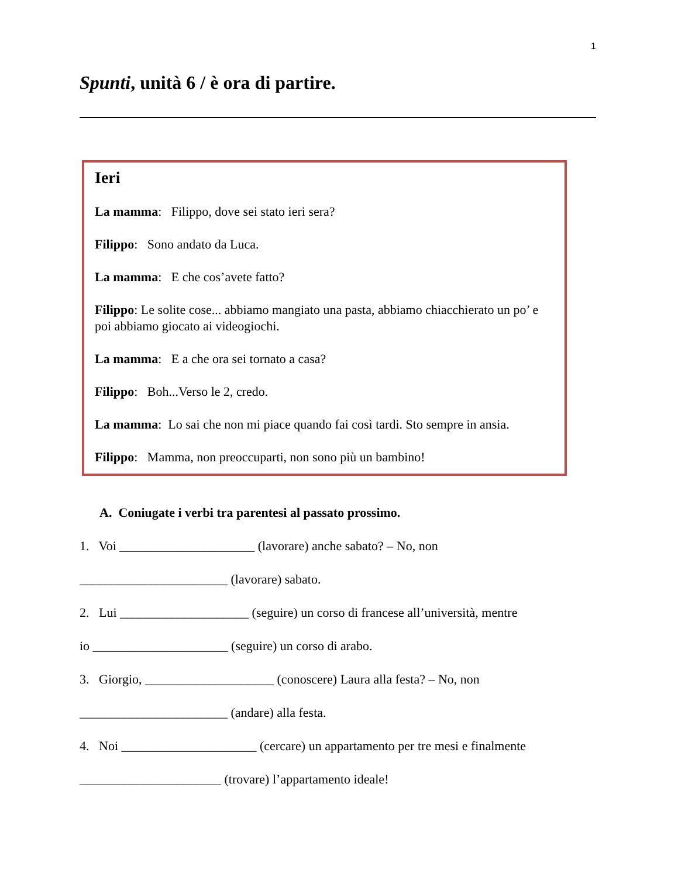1
Spunti, unità 6 / è ora di partire.
Ieri
La mamma: Filippo, dove sei stato ieri sera?
Filippo: Sono andato da Luca.
La mamma: E che cos’avete fatto?
Filippo: Le solite cose... abbiamo mangiato una pasta, abbiamo chiacchierato un po’ e poi abbiamo giocato ai videogiochi.
La mamma: E a che ora sei tornato a casa?
Filippo: Boh...Verso le 2, credo.
La mamma: Lo sai che non mi piace quando fai così tardi. Sto sempre in ansia.
Filippo: Mamma, non preoccuparti, non sono più un bambino!
A. Coniugate i verbi tra parentesi al passato prossimo.
1. Voi _____________________ (lavorare) anche sabato? – No, non
_______________________ (lavorare) sabato.
2. Lui ____________________ (seguire) un corso di francese all’università, mentre
io _____________________ (seguire) un corso di arabo.
3. Giorgio, ____________________ (conoscere) Laura alla festa? – No, non
_______________________ (andare) alla festa.
4. Noi _____________________ (cercare) un appartamento per tre mesi e finalmente
______________________ (trovare) l’appartamento ideale!